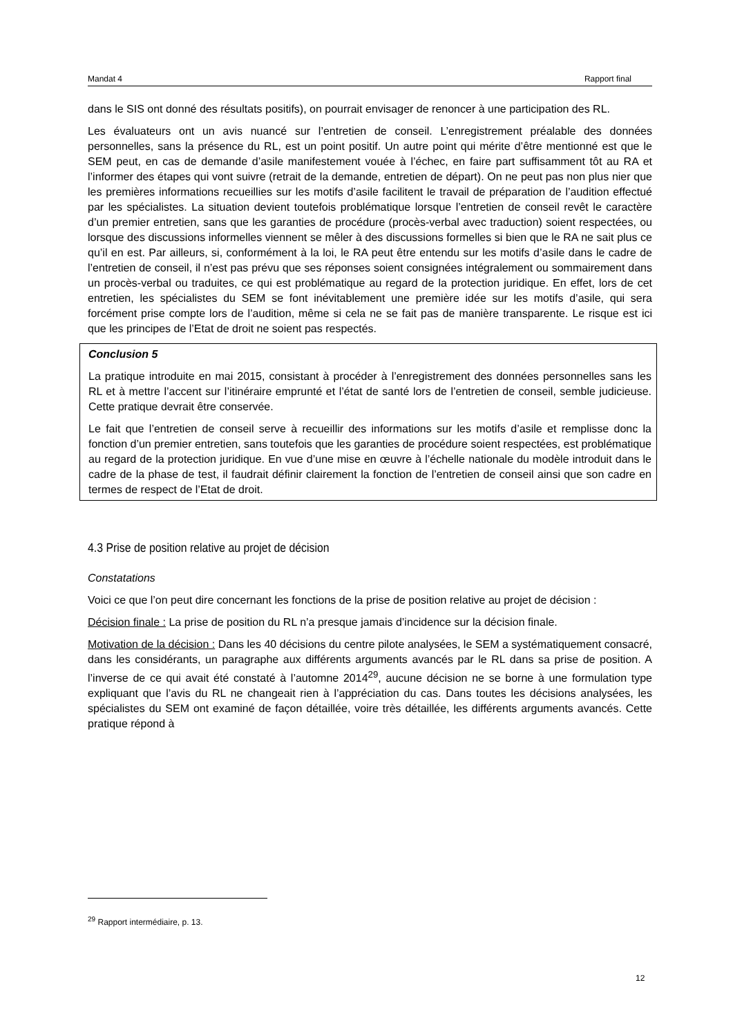Mandat 4 Rapport final
dans le SIS ont donné des résultats positifs), on pourrait envisager de renoncer à une participation des RL.
Les évaluateurs ont un avis nuancé sur l’entretien de conseil. L’enregistrement préalable des données personnelles, sans la présence du RL, est un point positif. Un autre point qui mérite d’être mentionné est que le SEM peut, en cas de demande d’asile manifestement vouée à l’échec, en faire part suffisamment tôt au RA et l’informer des étapes qui vont suivre (retrait de la demande, entretien de départ). On ne peut pas non plus nier que les premières informations recueillies sur les motifs d’asile facilitent le travail de préparation de l’audition effectué par les spécialistes. La situation devient toutefois problématique lorsque l’entretien de conseil revêt le caractère d’un premier entretien, sans que les garanties de procédure (procès-verbal avec traduction) soient respectées, ou lorsque des discussions informelles viennent se mêler à des discussions formelles si bien que le RA ne sait plus ce qu’il en est. Par ailleurs, si, conformément à la loi, le RA peut être entendu sur les motifs d’asile dans le cadre de l’entretien de conseil, il n’est pas prévu que ses réponses soient consignées intégralement ou sommairement dans un procès-verbal ou traduites, ce qui est problématique au regard de la protection juridique. En effet, lors de cet entretien, les spécialistes du SEM se font inévitablement une première idée sur les motifs d’asile, qui sera forcément prise compte lors de l’audition, même si cela ne se fait pas de manière transparente. Le risque est ici que les principes de l’Etat de droit ne soient pas respectés.
Conclusion 5
La pratique introduite en mai 2015, consistant à procéder à l’enregistrement des données personnelles sans les RL et à mettre l’accent sur l’itinéraire emprunté et l’état de santé lors de l’entretien de conseil, semble judicieuse. Cette pratique devrait être conservée.
Le fait que l’entretien de conseil serve à recueillir des informations sur les motifs d’asile et remplisse donc la fonction d’un premier entretien, sans toutefois que les garanties de procédure soient respectées, est problématique au regard de la protection juridique. En vue d’une mise en œuvre à l’échelle nationale du modèle introduit dans le cadre de la phase de test, il faudrait définir clairement la fonction de l’entretien de conseil ainsi que son cadre en termes de respect de l’Etat de droit.
4.3 Prise de position relative au projet de décision
Constatations
Voici ce que l’on peut dire concernant les fonctions de la prise de position relative au projet de décision :
Décision finale : La prise de position du RL n’a presque jamais d’incidence sur la décision finale.
Motivation de la décision : Dans les 40 décisions du centre pilote analysées, le SEM a systématiquement consacré, dans les considérants, un paragraphe aux différents arguments avancés par le RL dans sa prise de position. A l’inverse de ce qui avait été constaté à l’automne 2014<sup>29</sup>, aucune décision ne se borne à une formulation type expliquant que l’avis du RL ne changeait rien à l’appréciation du cas. Dans toutes les décisions analysées, les spécialistes du SEM ont examiné de façon détaillée, voire très détaillée, les différents arguments avancés. Cette pratique répond à
<sup>29</sup> Rapport intermédiaire, p. 13.
12